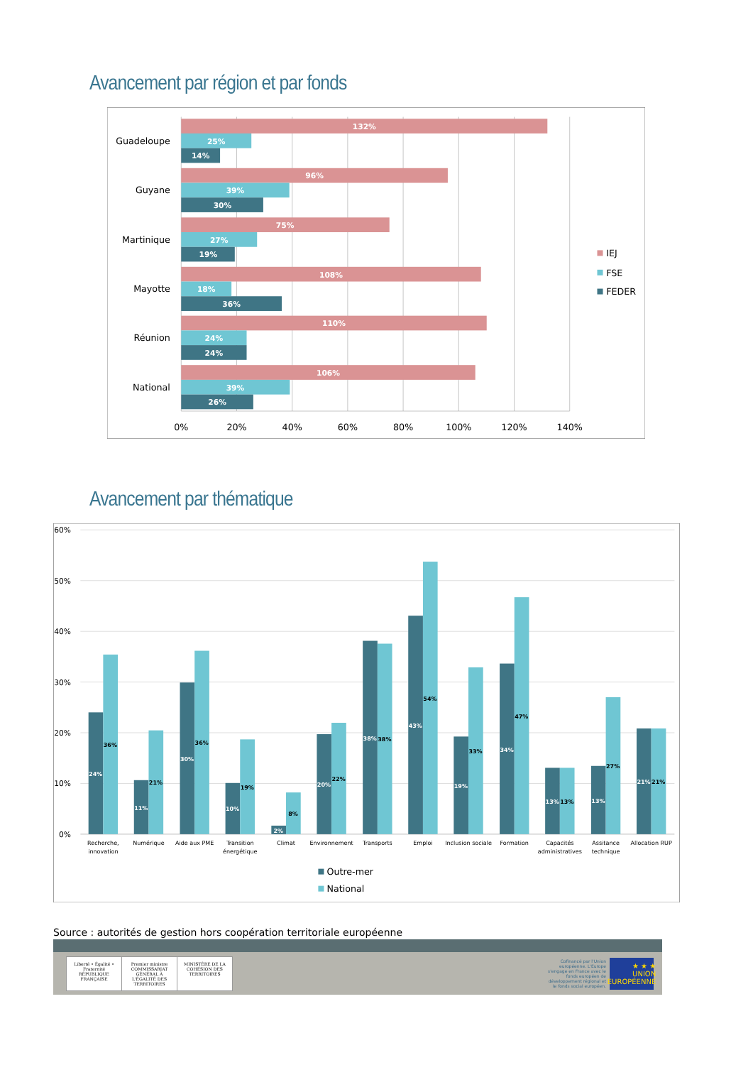Avancement par région et par fonds
Guadeloupe
Guyane
Martinique
Mayotte
Réunion
National
132%
25%
14%
96%
39%
30%
75%
27%
19%
108%
18%
36%
110%
24%
24%
106%
39%
26%
0%
20%
40%
60%
80%
100%
120%
140%
IEJ
FSE
FEDER
Avancement par thématique
60%
50%
40%
30%
20%
10%
0%
24%
36%
11%
21%
30%
36%
10%
19%
2%
8%
20%
22%
38%
38%
43%
54%
19%
33%
34%
47%
13%
13%
13%
27%
21%
21%
Recherche,
innovation
Numérique
Aide aux PME
Transition
énergétique
Climat
Environnement
Transports
Emploi
Inclusion sociale
Formation
Capacités
administratives
Assitance
technique
Allocation RUP
Outre-mer
National
Source : autorités de gestion hors coopération territoriale européenne
Liberté • Égalité • Fraternité
RÉPUBLIQUE FRANÇAISE
Premier ministre
COMMISSARIAT GÉNÉRAL À L'ÉGALITÉ DES TERRITOIRES
MINISTÈRE DE LA COHÉSION DES TERRITOIRES
Cofinancé par l'Union
européenne. L'Europe
s'engage en France avec le
fonds européen de
développement régional et
le fonds social européen.
★ ★ ★
UNION EUROPÉENNE